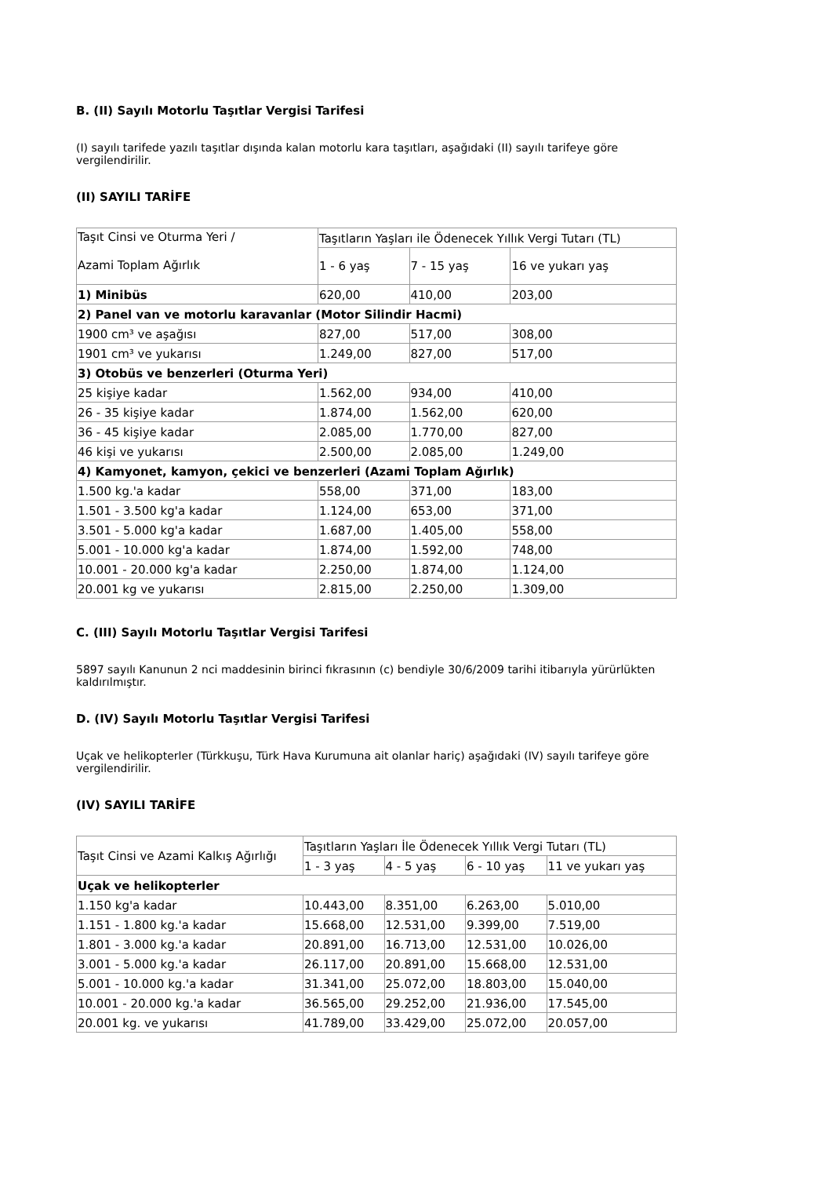B. (II) Sayılı Motorlu Taşıtlar Vergisi Tarifesi
(I) sayılı tarifede yazılı taşıtlar dışında kalan motorlu kara taşıtları, aşağıdaki (II) sayılı tarifeye göre vergilendirilir.
(II) SAYILI TARİFE
| Taşıt Cinsi ve Oturma Yeri / Azami Toplam Ağırlık | Taşıtların Yaşları ile Ödenecek Yıllık Vergi Tutarı (TL) | | |
| | 1 - 6 yaş | 7 - 15 yaş | 16 ve yukarı yaş |
| 1) Minibüs | 620,00 | 410,00 | 203,00 |
| 2) Panel van ve motorlu karavanlar (Motor Silindir Hacmi) | | | |
| 1900 cm³ ve aşağısı | 827,00 | 517,00 | 308,00 |
| 1901 cm³ ve yukarısı | 1.249,00 | 827,00 | 517,00 |
| 3) Otobüs ve benzerleri (Oturma Yeri) | | | |
| 25 kişiye kadar | 1.562,00 | 934,00 | 410,00 |
| 26 - 35 kişiye kadar | 1.874,00 | 1.562,00 | 620,00 |
| 36 - 45 kişiye kadar | 2.085,00 | 1.770,00 | 827,00 |
| 46 kişi ve yukarısı | 2.500,00 | 2.085,00 | 1.249,00 |
| 4) Kamyonet, kamyon, çekici ve benzerleri (Azami Toplam Ağırlık) | | | |
| 1.500 kg.'a kadar | 558,00 | 371,00 | 183,00 |
| 1.501 - 3.500 kg'a kadar | 1.124,00 | 653,00 | 371,00 |
| 3.501 - 5.000 kg'a kadar | 1.687,00 | 1.405,00 | 558,00 |
| 5.001 - 10.000 kg'a kadar | 1.874,00 | 1.592,00 | 748,00 |
| 10.001 - 20.000 kg'a kadar | 2.250,00 | 1.874,00 | 1.124,00 |
| 20.001 kg ve yukarısı | 2.815,00 | 2.250,00 | 1.309,00 |
C. (III) Sayılı Motorlu Taşıtlar Vergisi Tarifesi
5897 sayılı Kanunun 2 nci maddesinin birinci fıkrasının (c) bendiyle 30/6/2009 tarihi itibarıyla yürürlükten kaldırılmıştır.
D. (IV) Sayılı Motorlu Taşıtlar Vergisi Tarifesi
Uçak ve helikopterler (Türkkuşu, Türk Hava Kurumuna ait olanlar hariç) aşağıdaki (IV) sayılı tarifeye göre vergilendirilir.
(IV) SAYILI TARİFE
| Taşıt Cinsi ve Azami Kalkış Ağırlığı | Taşıtların Yaşları İle Ödenecek Yıllık Vergi Tutarı (TL) | | | |
| | 1 - 3 yaş | 4 - 5 yaş | 6 - 10 yaş | 11 ve yukarı yaş |
| Uçak ve helikopterler | | | | |
| 1.150 kg'a kadar | 10.443,00 | 8.351,00 | 6.263,00 | 5.010,00 |
| 1.151 - 1.800 kg.'a kadar | 15.668,00 | 12.531,00 | 9.399,00 | 7.519,00 |
| 1.801 - 3.000 kg.'a kadar | 20.891,00 | 16.713,00 | 12.531,00 | 10.026,00 |
| 3.001 - 5.000 kg.'a kadar | 26.117,00 | 20.891,00 | 15.668,00 | 12.531,00 |
| 5.001 - 10.000 kg.'a kadar | 31.341,00 | 25.072,00 | 18.803,00 | 15.040,00 |
| 10.001 - 20.000 kg.'a kadar | 36.565,00 | 29.252,00 | 21.936,00 | 17.545,00 |
| 20.001 kg. ve yukarısı | 41.789,00 | 33.429,00 | 25.072,00 | 20.057,00 |